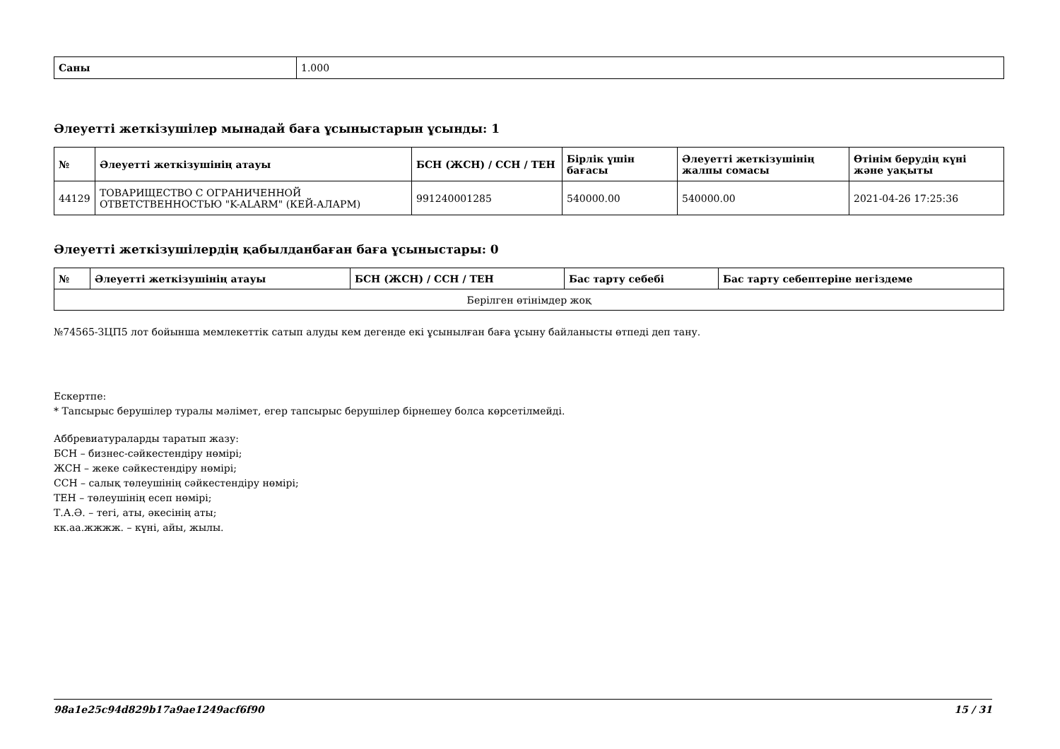| Саны | 1.000 |
Әлеуетті жеткізушілер мынадай баға ұсыныстарын ұсынды: 1
| № | Әлеуетті жеткізушінің атауы | БСН (ЖСН) / ССН / ТЕН | Бірлік үшін бағасы | Әлеуетті жеткізушінің жалпы сомасы | Өтінім берудің күні және уақыты |
| --- | --- | --- | --- | --- | --- |
| 44129 | ТОВАРИЩЕСТВО С ОГРАНИЧЕННОЙ ОТВЕТСТВЕННОСТЬЮ "K-ALARM" (КЕЙ-АЛАРМ) | 991240001285 | 540000.00 | 540000.00 | 2021-04-26 17:25:36 |
Әлеуетті жеткізушілердің қабылданбаған баға ұсыныстары: 0
| № | Әлеуетті жеткізушінің атауы | БСН (ЖСН) / ССН / ТЕН | Бас тарту себебі | Бас тарту себептеріне негіздеме |
| --- | --- | --- | --- | --- |
| Берілген өтінімдер жоқ | | | | |
№74565-ЗЦП5 лот бойынша мемлекеттік сатып алуды кем дегенде екі ұсынылған баға ұсыну байланысты өтпеді деп тану.
Ескертпе:
* Тапсырыс берушілер туралы мәлімет, егер тапсырыс берушілер бірнешеу болса көрсетілмейді.
Аббревиатураларды таратып жазу:
БСН – бизнес-сәйкестендіру нөмірі;
ЖСН – жеке сәйкестендіру нөмірі;
ССН – салық төлеушінің сәйкестендіру нөмірі;
ТЕН – төлеушінің есеп нөмірі;
Т.А.Ә. – тегі, аты, әкесінің аты;
кк.аа.жжжж. – күні, айы, жылы.
98a1e25c94d829b17a9ae1249acf6f90 15 / 31